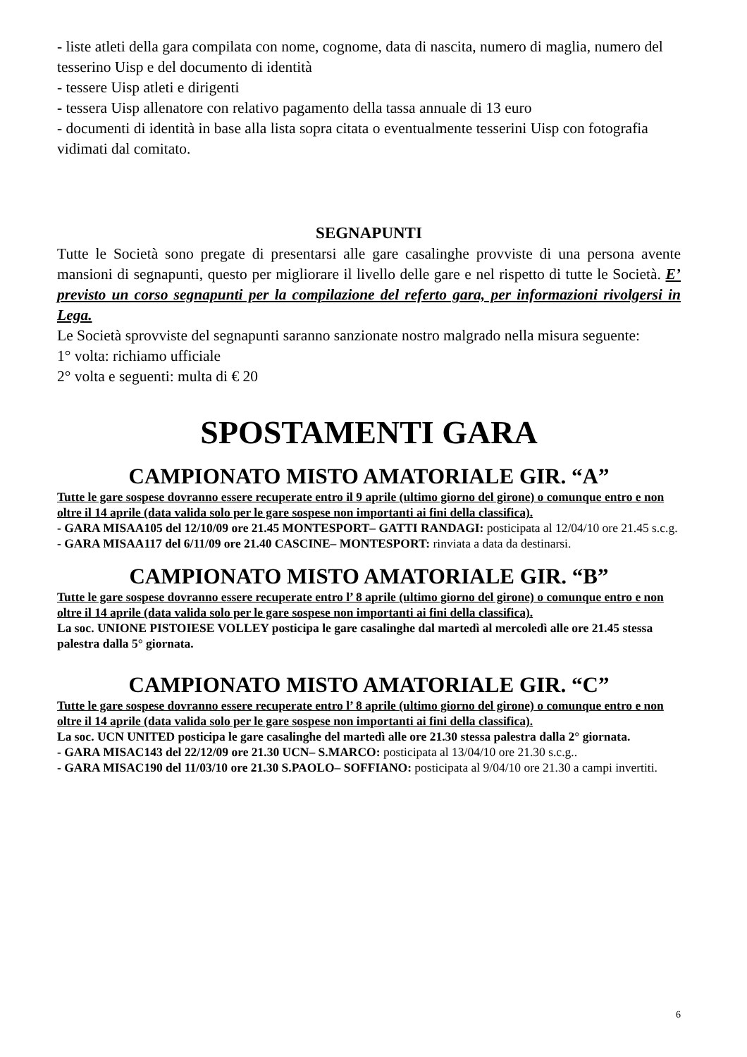- liste atleti della gara compilata con nome, cognome, data di nascita, numero di maglia, numero del tesserino Uisp e del documento di identità
- tessere Uisp atleti e dirigenti
- tessera Uisp allenatore con relativo pagamento della tassa annuale di 13 euro
- documenti di identità in base alla lista sopra citata o eventualmente tesserini Uisp con fotografia vidimati dal comitato.
SEGNAPUNTI
Tutte le Società sono pregate di presentarsi alle gare casalinghe provviste di una persona avente mansioni di segnapunti, questo per migliorare il livello delle gare e nel rispetto di tutte le Società. E’ previsto un corso segnapunti per la compilazione del referto gara, per informazioni rivolgersi in Lega.
Le Società sprovviste del segnapunti saranno sanzionate nostro malgrado nella misura seguente:
1° volta: richiamo ufficiale
2° volta e seguenti: multa di € 20
SPOSTAMENTI GARA
CAMPIONATO MISTO AMATORIALE GIR. “A”
Tutte le gare sospese dovranno essere recuperate entro il 9 aprile (ultimo giorno del girone) o comunque entro e non oltre il 14 aprile (data valida solo per le gare sospese non importanti ai fini della classifica).
- GARA MISAA105 del 12/10/09 ore 21.45 MONTESPORT– GATTI RANDAGI: posticipata al 12/04/10 ore 21.45 s.c.g.
- GARA MISAA117 del 6/11/09 ore 21.40 CASCINE– MONTESPORT: rinviata a data da destinarsi.
CAMPIONATO MISTO AMATORIALE GIR. “B”
Tutte le gare sospese dovranno essere recuperate entro l’ 8 aprile (ultimo giorno del girone) o comunque entro e non oltre il 14 aprile (data valida solo per le gare sospese non importanti ai fini della classifica).
La soc. UNIONE PISTOIESE VOLLEY posticipa le gare casalinghe dal martedì al mercoledì alle ore 21.45 stessa palestra dalla 5° giornata.
CAMPIONATO MISTO AMATORIALE GIR. “C”
Tutte le gare sospese dovranno essere recuperate entro l’ 8 aprile (ultimo giorno del girone) o comunque entro e non oltre il 14 aprile (data valida solo per le gare sospese non importanti ai fini della classifica).
La soc. UCN UNITED posticipa le gare casalinghe del martedì alle ore 21.30 stessa palestra dalla 2° giornata.
- GARA MISAC143 del 22/12/09 ore 21.30 UCN– S.MARCO: posticipata al 13/04/10 ore 21.30 s.c.g..
- GARA MISAC190 del 11/03/10 ore 21.30 S.PAOLO– SOFFIANO: posticipata al 9/04/10 ore 21.30 a campi invertiti.
6